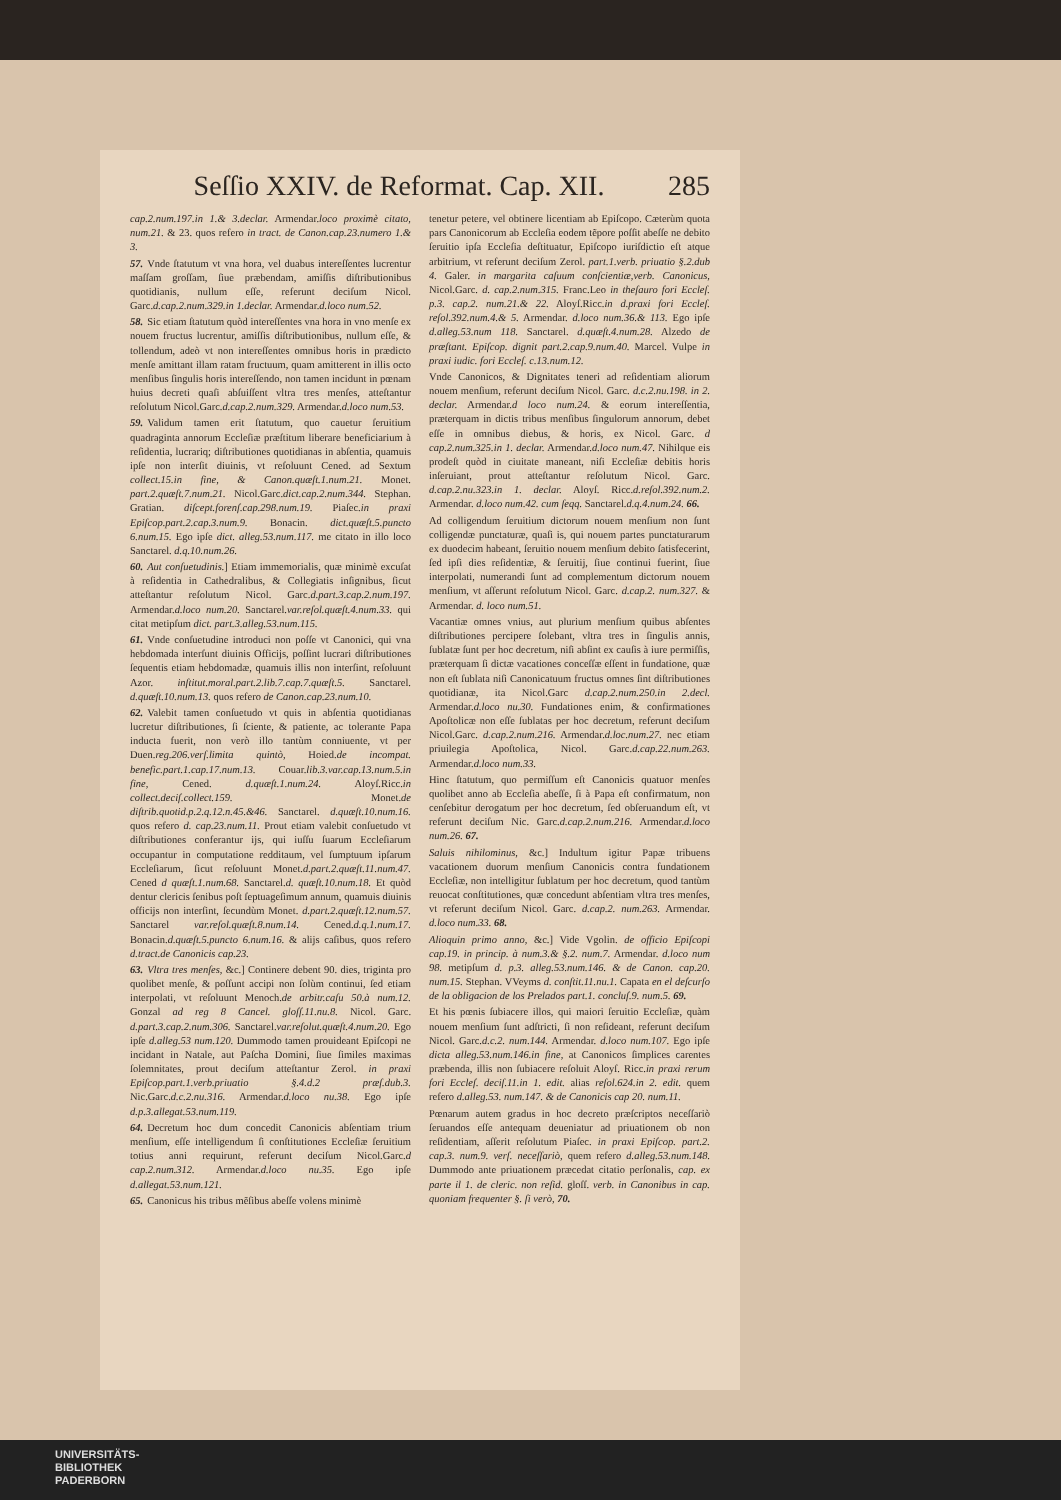Seſſio XXIV. de Reformat. Cap. XII. 285
cap.2.num.197.in 1.& 3.declar. Armendar.loco proximè citato, num.21. & 23. quos refero in tract. de Canon.cap.23.numero 1.& 3.
57. Vnde ſtatutum vt vna hora, vel duabus intereſſentes lucrentur maſſam groſſam, ſiue præbendam, amiſſis diſtributionibus quotidianis, nullum eſſe, referunt deciſum Nicol. Garc.d.cap.2.num.329.in 1.declar. Armendar.d.loco num.52.
58. Sic etiam ſtatutum quòd intereſſentes vna hora in vno menſe ex nouem fructus lucrentur, amiſſis diſtributionibus, nullum eſſe, & tollendum, adeò vt non intereſſentes omnibus horis in prædicto menſe amittant illam ratam fructuum, quam amitterent in illis octo menſibus ſingulis horis intereſſendo, non tamen incidunt in pœnam huius decreti quaſi abſuiſſent vltra tres menſes, atteſtantur reſolutum Nicol.Garc.d.cap.2.num.329. Armendar.d.loco num.53.
59. Validum tamen erit ſtatutum, quo cauetur ſeruitium quadraginta annorum Eccleſiæ præſtitum liberare beneficiarium à reſidentia, lucrariq; diſtributiones quotidianas in abſentia, quamuis ipſe non interſit diuinis, vt reſoluunt Cened. ad Sextum collect.15.in fine, & Canon.quæſt.1.num.21. Monet. part.2.quæſt.7.num.21. Nicol.Garc.dict.cap.2.num.344. Stephan. Gratian. diſcept.forenſ.cap.298.num.19. Piaſec.in praxi Epiſcop.part.2.cap.3.num.9. Bonacin. dict.quæſt.5.puncto 6.num.15. Ego ipſe dict. alleg.53.num.117. me citato in illo loco Sanctarel. d.q.10.num.26.
60. Aut conſuetudinis.] Etiam immemorialis, quæ minimè excuſat à reſidentia in Cathedralibus, & Collegiatis inſignibus, ſicut atteſtantur reſolutum Nicol. Garc.d.part.3.cap.2.num.197. Armendar.d.loco num.20. Sanctarel.var.reſol.quæſt.4.num.33. qui citat metipſum dict. part.3.alleg.53.num.115.
61. Vnde conſuetudine introduci non poſſe vt Canonici, qui vna hebdomada interſunt diuinis Officijs, poſſint lucrari diſtributiones ſequentis etiam hebdomadæ, quamuis illis non interſint, reſoluunt Azor. inſtitut.moral.part.2.lib.7.cap.7.quæſt.5. Sanctarel. d.quæſt.10.num.13. quos refero de Canon.cap.23.num.10.
62. Valebit tamen conſuetudo vt quis in abſentia quotidianas lucretur diſtributiones, ſi ſciente, & patiente, ac tolerante Papa inducta fuerit, non verò illo tantùm conniuente, vt per Duen.reg.206.verſ.limita quintò, Hoied.de incompat. benefic.part.1.cap.17.num.13. Couar.lib.3.var.cap.13.num.5.in fine, Cened. d.quæſt.1.num.24. Aloyſ.Ricc.in collect.deciſ.collect.159. Monet.de diſtrib.quotid.p.2.q.12.n.45.&46. Sanctarel. d.quæſt.10.num.16. quos refero d. cap.23.num.11. Prout etiam valebit conſuetudo vt diſtributiones conferantur ijs, qui iuſſu ſuarum Eccleſiarum occupantur in computatione redditaum, vel ſumptuum ipſarum Eccleſiarum, ſicut reſoluunt Monet.d.part.2.quæſt.11.num.47. Cened d quæſt.1.num.68. Sanctarel.d. quæſt.10.num.18. Et quòd dentur clericis ſenibus poſt ſeptuageſimum annum, quamuis diuinis officijs non interſint, ſecundùm Monet. d.part.2.quæſt.12.num.57. Sanctarel var.reſol.quæſt.8.num.14. Cened.d.q.1.num.17. Bonacin.d.quæſt.5.puncto 6.num.16. & alijs caſibus, quos refero d.tract.de Canonicis cap.23.
63. Vltra tres menſes, &c.] Continere debent 90. dies, triginta pro quolibet menſe, & poſſunt accipi non ſolùm continui, ſed etiam interpolati, vt reſoluunt Menoch.de arbitr.caſu 50.à num.12. Gonzal ad reg 8 Cancel. gloſſ.11.nu.8. Nicol. Garc. d.part.3.cap.2.num.306. Sanctarel.var.reſolut.quæſt.4.num.20. Ego ipſe d.alleg.53 num.120. Dummodo tamen prouideant Epiſcopi ne incidant in Natale, aut Paſcha Domini, ſiue ſimiles maximas ſolemnitates, prout deciſum atteſtantur Zerol. in praxi Epiſcop.part.1.verb.priuatio §.4.d.2 præſ.dub.3. Nic.Garc.d.c.2.nu.316. Armendar.d.loco nu.38. Ego ipſe d.p.3.allegat.53.num.119.
64. Decretum hoc dum concedit Canonicis abſentiam trium menſium, eſſe intelligendum ſi conſtitutiones Eccleſiæ ſeruitium totius anni requirunt, referunt deciſum Nicol.Garc.d cap.2.num.312. Armendar.d.loco nu.35. Ego ipſe d.allegat.53.num.121.
65. Canonicus his tribus mẽſibus abeſſe volens minimè
tenetur petere, vel obtinere licentiam ab Epiſcopo. Cæterùm quota pars Canonicorum ab Eccleſia eodem tẽpore poſſit abeſſe ne debito ſeruitio ipſa Eccleſia deſtituatur, Epiſcopo iuriſdictio eſt atque arbitrium, vt referunt deciſum Zerol. part.1.verb. priuatio §.2.dub 4. Galer. in margarita caſuum conſcientiæ,verb. Canonicus, Nicol.Garc. d. cap.2.num.315. Franc.Leo in theſauro fori Eccleſ. p.3. cap.2. num.21.& 22. Aloyſ.Ricc.in d.praxi fori Eccleſ. reſol.392.num.4.& 5. Armendar. d.loco num.36.& 113. Ego ipſe d.alleg.53.num 118. Sanctarel. d.quæſt.4.num.28. Alzedo de præſtant. Epiſcop. dignit part.2.cap.9.num.40. Marcel. Vulpe in praxi iudic. fori Eccleſ. c.13.num.12.
Vnde Canonicos, & Dignitates teneri ad reſidentiam aliorum nouem menſium, referunt deciſum Nicol. Garc. d.c.2.nu.198. in 2. declar. Armendar.d loco num.24. & eorum intereſſentia, præterquam in dictis tribus menſibus ſingulorum annorum, debet eſſe in omnibus diebus, & horis, ex Nicol. Garc. d cap.2.num.325.in 1. declar. Armendar.d.loco num.47. Nihilque eis prodeſt quòd in ciuitate maneant, niſi Eccleſiæ debitis horis inſeruiant, prout atteſtantur reſolutum Nicol. Garc. d.cap.2.nu.323.in 1. declar. Aloyſ. Ricc.d.reſol.392.num.2. Armendar. d.loco num.42. cum ſeqq. Sanctarel.d.q.4.num.24. 66.
Ad colligendum ſeruitium dictorum nouem menſium non ſunt colligendæ punctaturæ, quaſi is, qui nouem partes punctaturarum ex duodecim habeant, ſeruitio nouem menſium debito ſatisfecerint, ſed ipſi dies reſidentiæ, & ſeruitij, ſiue continui fuerint, ſiue interpolati, numerandi ſunt ad complementum dictorum nouem menſium, vt aſſerunt reſolutum Nicol. Garc. d.cap.2. num.327. & Armendar. d. loco num.51.
Vacantiæ omnes vnius, aut plurium menſium quibus abſentes diſtributiones percipere ſolebant, vltra tres in ſingulis annis, ſublatæ ſunt per hoc decretum, niſi abſint ex cauſis à iure permiſſis, præterquam ſi dictæ vacationes conceſſæ eſſent in fundatione, quæ non eſt ſublata niſi Canonicatuum fructus omnes ſint diſtributiones quotidianæ, ita Nicol.Garc d.cap.2.num.250.in 2.decl. Armendar.d.loco nu.30. Fundationes enim, & confirmationes Apoſtolicæ non eſſe ſublatas per hoc decretum, referunt deciſum Nicol.Garc. d.cap.2.num.216. Armendar.d.loc.num.27. nec etiam priuilegia Apoſtolica, Nicol. Garc.d.cap.22.num.263. Armendar.d.loco num.33.
Hinc ſtatutum, quo permiſſum eſt Canonicis quatuor menſes quolibet anno ab Eccleſia abeſſe, ſi à Papa eſt confirmatum, non cenſebitur derogatum per hoc decretum, ſed obſeruandum eſt, vt referunt deciſum Nic. Garc.d.cap.2.num.216. Armendar.d.loco num.26. 67.
Saluis nihilominus, &c.] Indultum igitur Papæ tribuens vacationem duorum menſium Canonicis contra fundationem Eccleſiæ, non intelligitur ſublatum per hoc decretum, quod tantùm reuocat conſtitutiones, quæ concedunt abſentiam vltra tres menſes, vt referunt deciſum Nicol. Garc. d.cap.2. num.263. Armendar. d.loco num.33. 68.
Alioquin primo anno, &c.] Vide Vgolin. de officio Epiſcopi cap.19. in princip. à num.3.& §.2. num.7. Armendar. d.loco num 98. metipſum d. p.3. alleg.53.num.146. & de Canon. cap.20. num.15. Stephan. VVeyms d. conſtit.11.nu.1. Capata en el deſcurſo de la obligacion de los Prelados part.1. concluſ.9. num.5. 69.
Et his pœnis ſubiacere illos, qui maiori ſeruitio Eccleſiæ, quàm nouem menſium ſunt adſtricti, ſi non reſideant, referunt deciſum Nicol. Garc.d.c.2. num.144. Armendar. d.loco num.107. Ego ipſe dicta alleg.53.num.146.in fine, at Canonicos ſimplices carentes præbenda, illis non ſubiacere reſoluit Aloyſ. Ricc.in praxi rerum fori Eccleſ. deciſ.11.in 1. edit. alias reſol.624.in 2. edit. quem refero d.alleg.53. num.147. & de Canonicis cap 20. num.11.
Pœnarum autem gradus in hoc decreto præſcriptos neceſſariò ſeruandos eſſe antequam deueniatur ad priuationem ob non reſidentiam, aſſerit reſolutum Piaſec. in praxi Epiſcop. part.2. cap.3. num.9. verſ. neceſſariò, quem refero d.alleg.53.num.148. Dummodo ante priuationem præcedat citatio perſonalis, cap. ex parte il 1. de cleric. non reſid. gloſſ. verb. in Canonibus in cap. quoniam frequenter §. ſi verò, 70.
UNIVERSITÄTS-
BIBLIOTHEK
PADERBORN